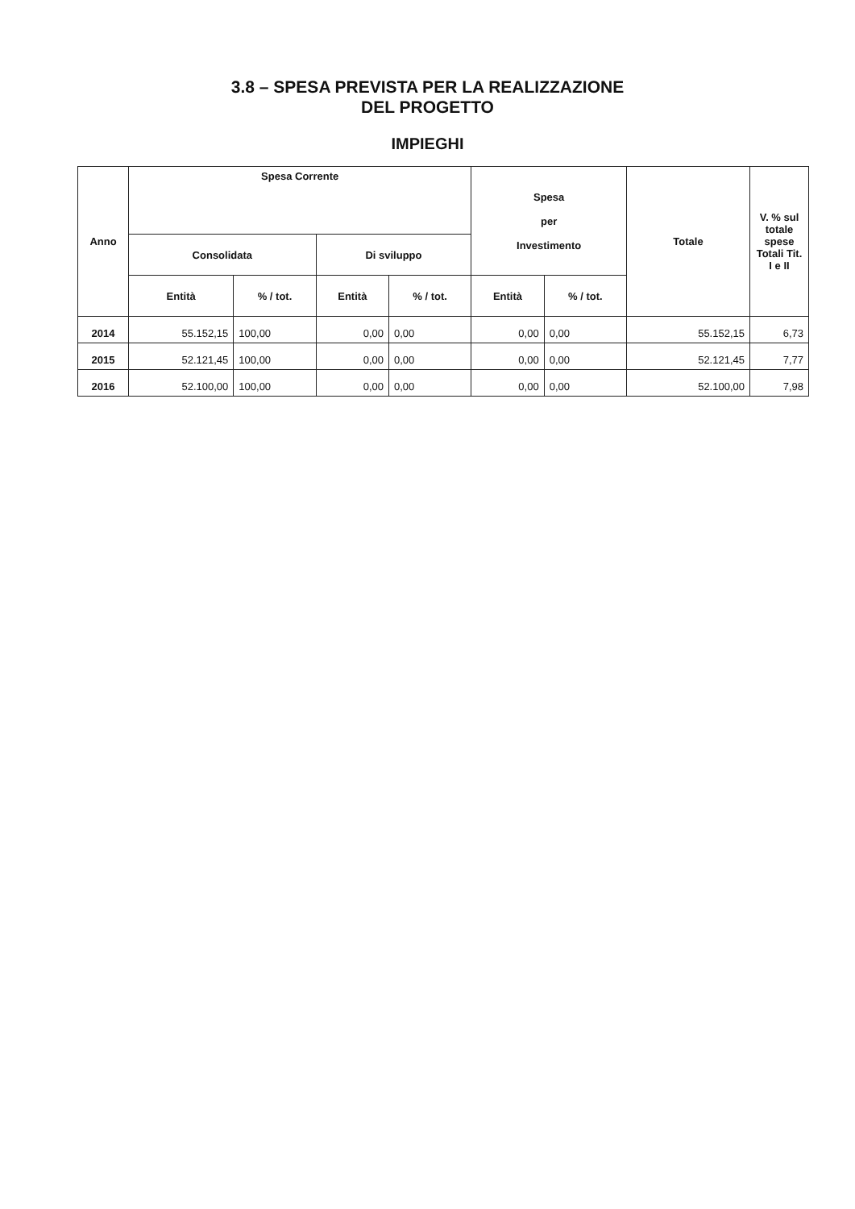3.8 – SPESA PREVISTA PER LA REALIZZAZIONE
DEL PROGETTO
IMPIEGHI
| Anno | Spesa Corrente | | | | Spesa per Investimento | | Totale | V. % sul totale spese Totali Tit. I e II |
| --- | --- | --- | --- | --- | --- | --- | --- | --- |
| | Consolidata | | Di sviluppo | | | | | |
| | Entità | % / tot. | Entità | % / tot. | Entità | % / tot. | | |
| 2014 | 55.152,15 | 100,00 | 0,00 | 0,00 | 0,00 | 0,00 | 55.152,15 | 6,73 |
| 2015 | 52.121,45 | 100,00 | 0,00 | 0,00 | 0,00 | 0,00 | 52.121,45 | 7,77 |
| 2016 | 52.100,00 | 100,00 | 0,00 | 0,00 | 0,00 | 0,00 | 52.100,00 | 7,98 |